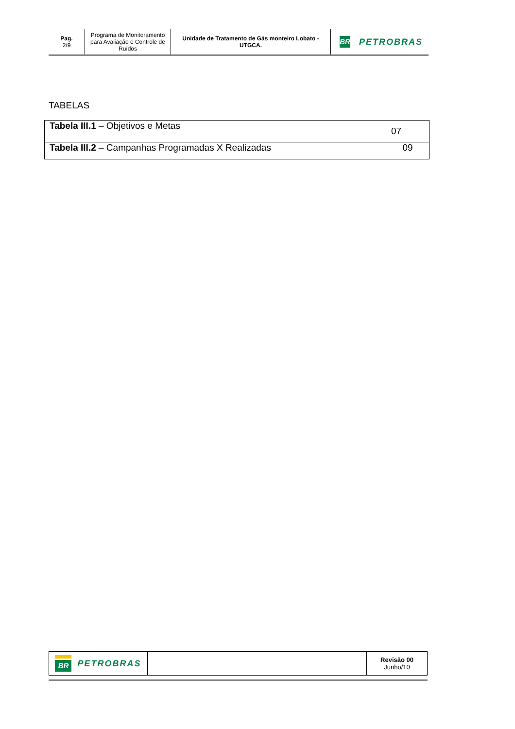Pag.
2/9
Programa de Monitoramento para Avaliação e Controle de Ruídos
Unidade de Tratamento de Gás monteiro Lobato - UTGCA.
BR
PETROBRAS
TABELAS
| Tabela III.1 – Objetivos e Metas | 07 |
| Tabela III.2 – Campanhas Programadas X Realizadas | 09 |
| BR PETROBRAS | | Revisão 00 Junho/10 |